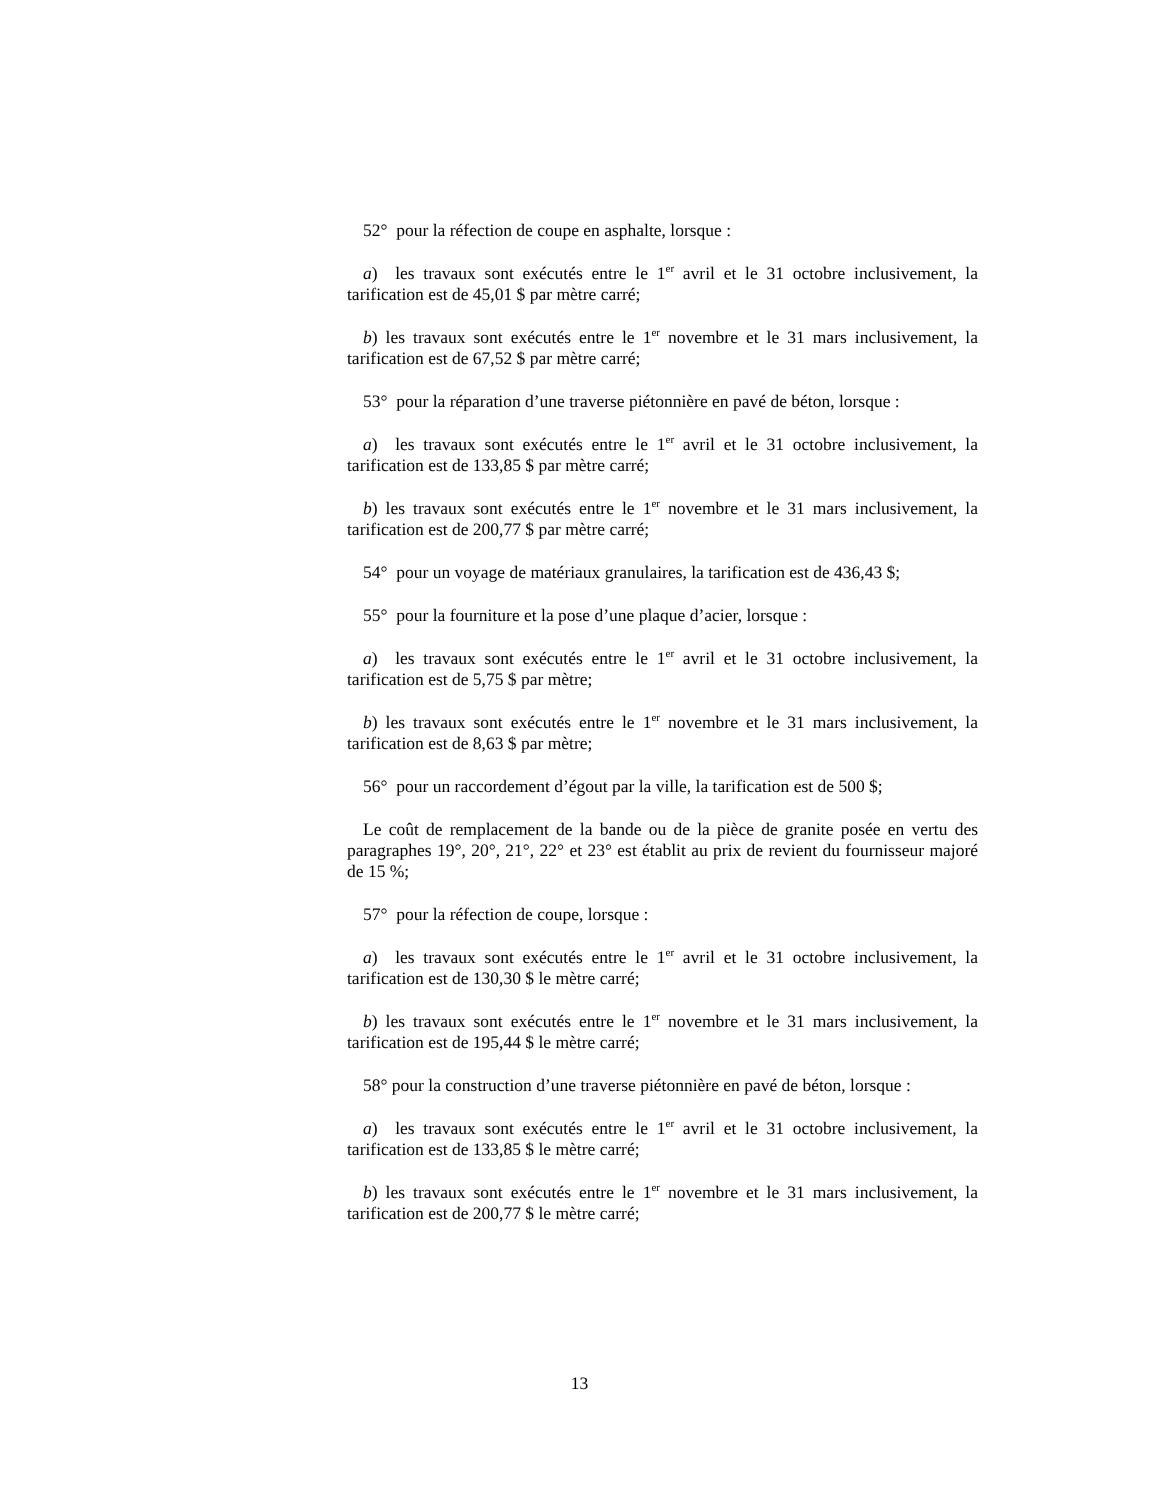52° pour la réfection de coupe en asphalte, lorsque :
a) les travaux sont exécutés entre le 1<sup>er</sup> avril et le 31 octobre inclusivement, la tarification est de 45,01 $ par mètre carré;
b) les travaux sont exécutés entre le 1<sup>er</sup> novembre et le 31 mars inclusivement, la tarification est de 67,52 $ par mètre carré;
53° pour la réparation d’une traverse piétonnière en pavé de béton, lorsque :
a) les travaux sont exécutés entre le 1<sup>er</sup> avril et le 31 octobre inclusivement, la tarification est de 133,85 $ par mètre carré;
b) les travaux sont exécutés entre le 1<sup>er</sup> novembre et le 31 mars inclusivement, la tarification est de 200,77 $ par mètre carré;
54° pour un voyage de matériaux granulaires, la tarification est de 436,43 $;
55° pour la fourniture et la pose d’une plaque d’acier, lorsque :
a) les travaux sont exécutés entre le 1<sup>er</sup> avril et le 31 octobre inclusivement, la tarification est de 5,75 $ par mètre;
b) les travaux sont exécutés entre le 1<sup>er</sup> novembre et le 31 mars inclusivement, la tarification est de 8,63 $ par mètre;
56° pour un raccordement d’égout par la ville, la tarification est de 500 $;
Le coût de remplacement de la bande ou de la pièce de granite posée en vertu des paragraphes 19°, 20°, 21°, 22° et 23° est établit au prix de revient du fournisseur majoré de 15 %;
57° pour la réfection de coupe, lorsque :
a) les travaux sont exécutés entre le 1<sup>er</sup> avril et le 31 octobre inclusivement, la tarification est de 130,30 $ le mètre carré;
b) les travaux sont exécutés entre le 1<sup>er</sup> novembre et le 31 mars inclusivement, la tarification est de 195,44 $ le mètre carré;
58° pour la construction d’une traverse piétonnière en pavé de béton, lorsque :
a) les travaux sont exécutés entre le 1<sup>er</sup> avril et le 31 octobre inclusivement, la tarification est de 133,85 $ le mètre carré;
b) les travaux sont exécutés entre le 1<sup>er</sup> novembre et le 31 mars inclusivement, la tarification est de 200,77 $ le mètre carré;
13